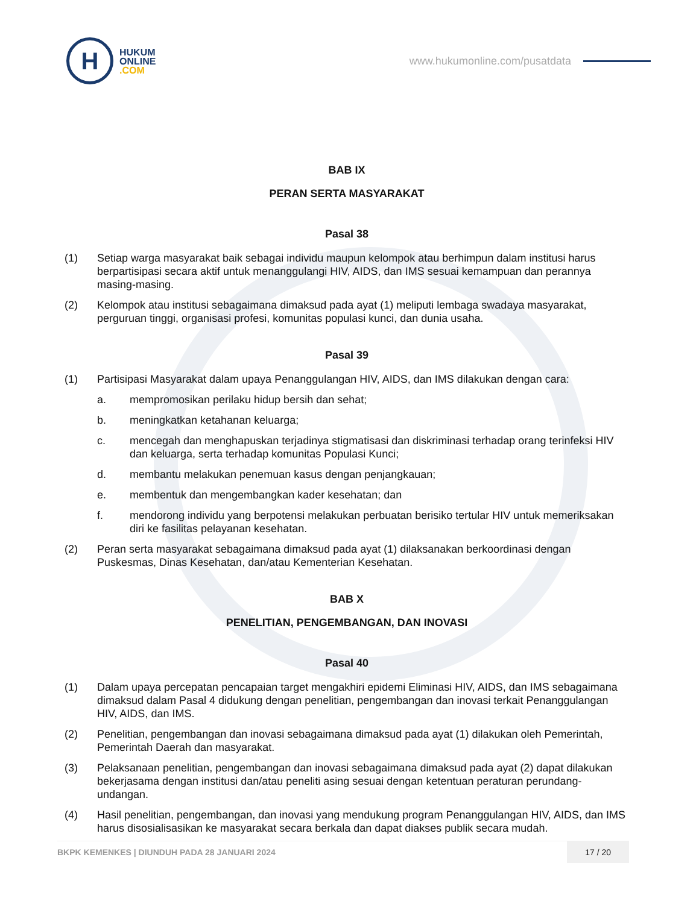H
HUKUM
ONLINE
.COM
www.hukumonline.com/pusatdata
BAB IX
PERAN SERTA MASYARAKAT
Pasal 38
(1) Setiap warga masyarakat baik sebagai individu maupun kelompok atau berhimpun dalam institusi harus berpartisipasi secara aktif untuk menanggulangi HIV, AIDS, dan IMS sesuai kemampuan dan perannya masing-masing.
(2) Kelompok atau institusi sebagaimana dimaksud pada ayat (1) meliputi lembaga swadaya masyarakat, perguruan tinggi, organisasi profesi, komunitas populasi kunci, dan dunia usaha.
Pasal 39
(1) Partisipasi Masyarakat dalam upaya Penanggulangan HIV, AIDS, dan IMS dilakukan dengan cara:
a. mempromosikan perilaku hidup bersih dan sehat;
b. meningkatkan ketahanan keluarga;
c. mencegah dan menghapuskan terjadinya stigmatisasi dan diskriminasi terhadap orang terinfeksi HIV dan keluarga, serta terhadap komunitas Populasi Kunci;
d. membantu melakukan penemuan kasus dengan penjangkauan;
e. membentuk dan mengembangkan kader kesehatan; dan
f. mendorong individu yang berpotensi melakukan perbuatan berisiko tertular HIV untuk memeriksakan diri ke fasilitas pelayanan kesehatan.
(2) Peran serta masyarakat sebagaimana dimaksud pada ayat (1) dilaksanakan berkoordinasi dengan Puskesmas, Dinas Kesehatan, dan/atau Kementerian Kesehatan.
BAB X
PENELITIAN, PENGEMBANGAN, DAN INOVASI
Pasal 40
(1) Dalam upaya percepatan pencapaian target mengakhiri epidemi Eliminasi HIV, AIDS, dan IMS sebagaimana dimaksud dalam Pasal 4 didukung dengan penelitian, pengembangan dan inovasi terkait Penanggulangan HIV, AIDS, dan IMS.
(2) Penelitian, pengembangan dan inovasi sebagaimana dimaksud pada ayat (1) dilakukan oleh Pemerintah, Pemerintah Daerah dan masyarakat.
(3) Pelaksanaan penelitian, pengembangan dan inovasi sebagaimana dimaksud pada ayat (2) dapat dilakukan bekerjasama dengan institusi dan/atau peneliti asing sesuai dengan ketentuan peraturan perundang-undangan.
(4) Hasil penelitian, pengembangan, dan inovasi yang mendukung program Penanggulangan HIV, AIDS, dan IMS harus disosialisasikan ke masyarakat secara berkala dan dapat diakses publik secara mudah.
BKPK KEMENKES | DIUNDUH PADA 28 JANUARI 2024
17 / 20